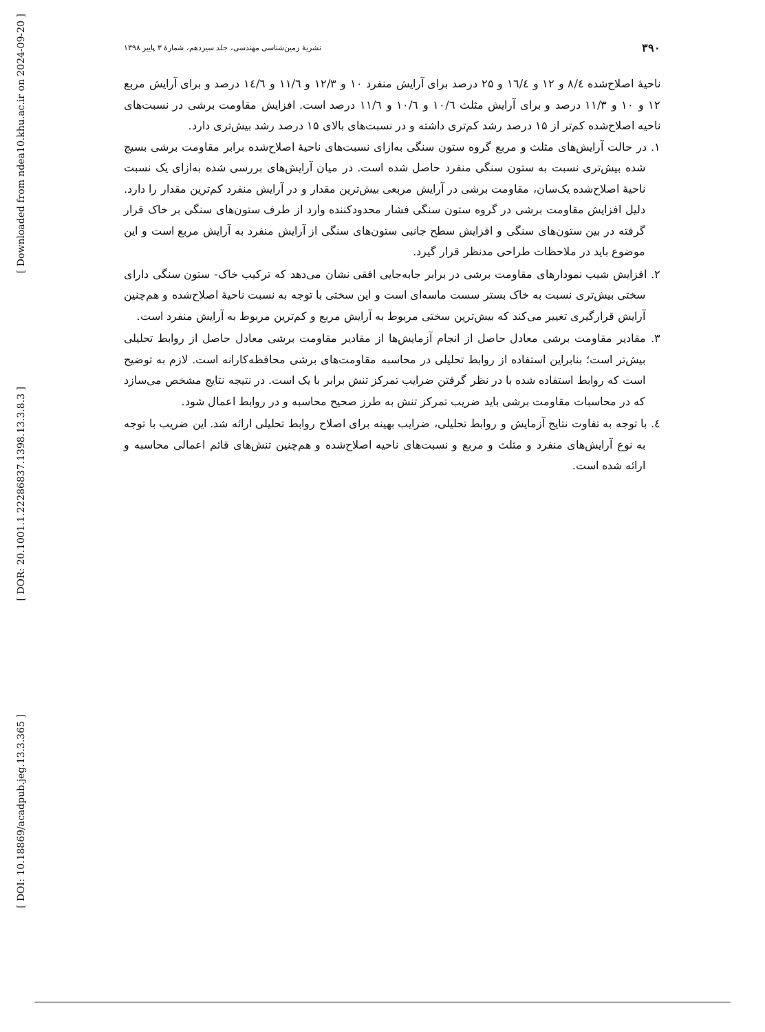[ Downloaded from ndea10.khu.ac.ir on 2024-09-20 ]
[ DOR: 20.1001.1.22286837.1398.13.3.8.3 ]
[ DOI: 10.18869/acadpub.jeg.13.3.365 ]
۳۹۰ نشریهٔ زمین‌شناسی مهندسی، جلد سیزدهم، شمارهٔ ۳ پاییز ۱۳۹۸
ناحیهٔ اصلاح‌شده ۸/٤ و ۱۲ و ١٦/٤ و ۲۵ درصد برای آرایش منفرد ۱۰ و ۱۲/۳ و ١١/٦ و ١٤/٦ درصد و برای آرایش مربع ۱۲ و ۱۰ و ۱۱/۳ درصد و برای آرایش مثلث ١٠/٦ و ١٠/٦ و ١١/٦ درصد است. افزایش مقاومت برشی در نسبت‌های ناحیه اصلاح‌شده کم‌تر از ۱۵ درصد رشد کم‌تری داشته و در نسبت‌های بالای ۱۵ درصد رشد بیش‌تری دارد.
۱. در حالت آرایش‌های مثلث و مربع گروه ستون سنگی به‌ازای نسبت‌های ناحیهٔ اصلاح‌شده برابر مقاومت برشی بسیج شده بیش‌تری نسبت به ستون سنگی منفرد حاصل شده است. در میان آرایش‌های بررسی شده به‌ازای یک نسبت ناحیهٔ اصلاح‌شده یک‌سان، مقاومت برشی در آرایش مربعی بیش‌ترین مقدار و در آرایش منفرد کم‌ترین مقدار را دارد. دلیل افزایش مقاومت برشی در گروه ستون سنگی فشار محدودکننده وارد از طرف ستون‌های سنگی بر خاک قرار گرفته در بین ستون‌های سنگی و افزایش سطح جانبی ستون‌های سنگی از آرایش منفرد به آرایش مربع است و این موضوع باید در ملاحظات طراحی مدنظر قرار گیرد.
۲. افزایش شیب نمودارهای مقاومت برشی در برابر جابه‌جایی افقی نشان می‌دهد که ترکیب خاک- ستون سنگی دارای سختی بیش‌تری نسبت به خاک بستر سست ماسه‌ای است و این سختی با توجه به نسبت ناحیهٔ اصلاح‌شده و هم‌چنین آرایش قرارگیری تغییر می‌کند که بیش‌ترین سختی مربوط به آرایش مربع و کم‌ترین مربوط به آرایش منفرد است.
۳. مقادیر مقاومت برشی معادل حاصل از انجام آزمایش‌ها از مقادیر مقاومت برشی معادل حاصل از روابط تحلیلی بیش‌تر است؛ بنابراین استفاده از روابط تحلیلی در محاسبه مقاومت‌های برشی محافظه‌کارانه است. لازم به توضیح است که روابط استفاده شده با در نظر گرفتن ضرایب تمرکز تنش برابر با یک است. در نتیجه نتایج مشخص می‌سازد که در محاسبات مقاومت برشی باید ضریب تمرکز تنش به طرز صحیح محاسبه و در روابط اعمال شود.
٤. با توجه به تفاوت نتایج آزمایش و روابط تحلیلی، ضرایب بهینه برای اصلاح روابط تحلیلی ارائه شد. این ضریب با توجه به نوع آرایش‌های منفرد و مثلث و مربع و نسبت‌های ناحیه اصلاح‌شده و هم‌چنین تنش‌های قائم اعمالی محاسبه و ارائه شده است.